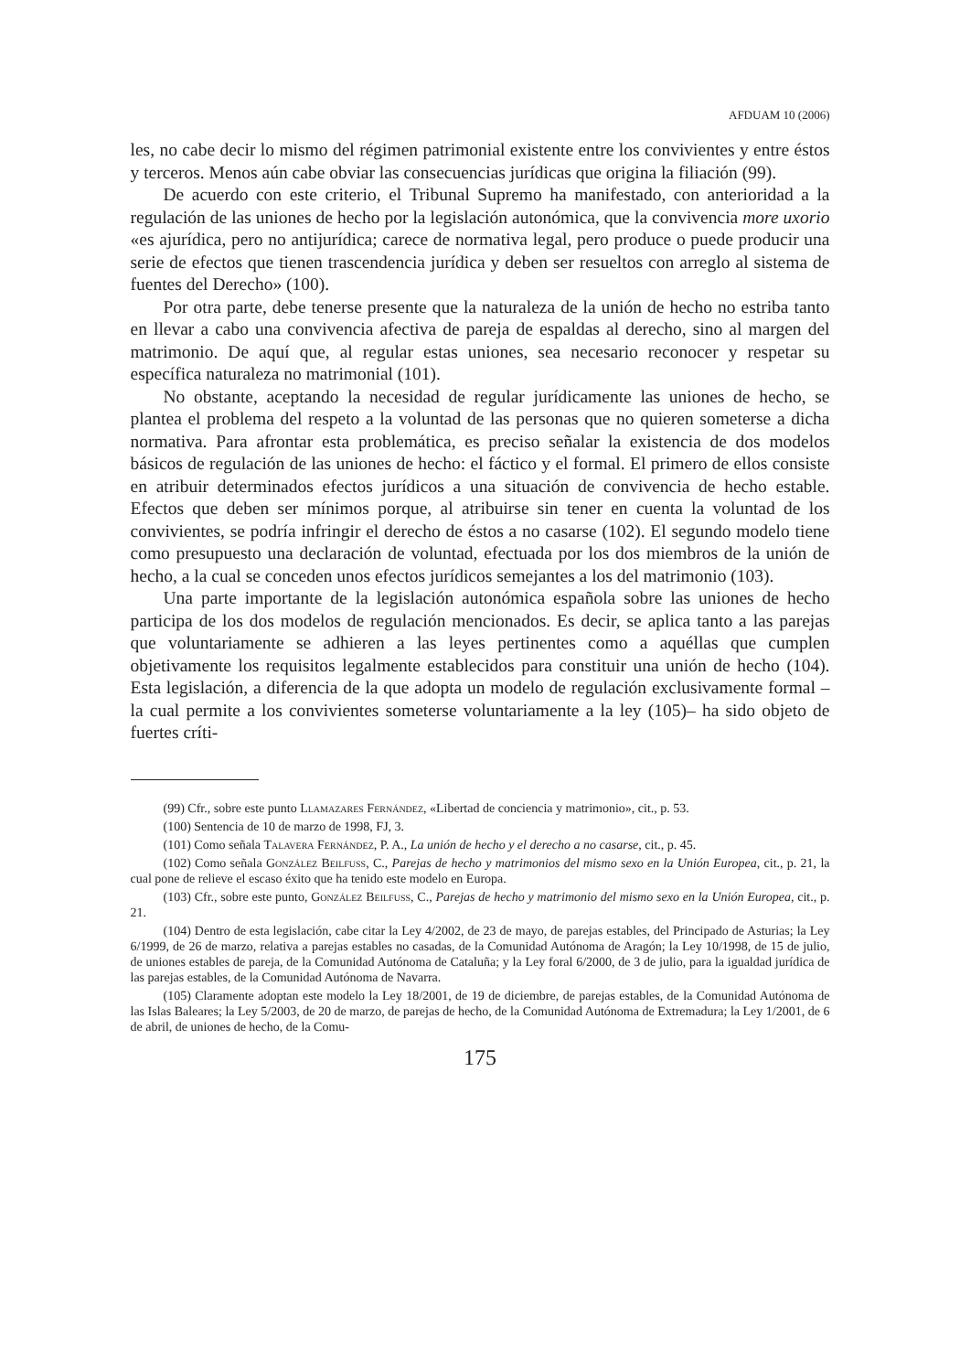AFDUAM 10 (2006)
les, no cabe decir lo mismo del régimen patrimonial existente entre los convivientes y entre éstos y terceros. Menos aún cabe obviar las consecuencias jurídicas que origina la filiación (99).
De acuerdo con este criterio, el Tribunal Supremo ha manifestado, con anterioridad a la regulación de las uniones de hecho por la legislación autonómica, que la convivencia more uxorio «es ajurídica, pero no antijurídica; carece de normativa legal, pero produce o puede producir una serie de efectos que tienen trascendencia jurídica y deben ser resueltos con arreglo al sistema de fuentes del Derecho» (100).
Por otra parte, debe tenerse presente que la naturaleza de la unión de hecho no estriba tanto en llevar a cabo una convivencia afectiva de pareja de espaldas al derecho, sino al margen del matrimonio. De aquí que, al regular estas uniones, sea necesario reconocer y respetar su específica naturaleza no matrimonial (101).
No obstante, aceptando la necesidad de regular jurídicamente las uniones de hecho, se plantea el problema del respeto a la voluntad de las personas que no quieren someterse a dicha normativa. Para afrontar esta problemática, es preciso señalar la existencia de dos modelos básicos de regulación de las uniones de hecho: el fáctico y el formal. El primero de ellos consiste en atribuir determinados efectos jurídicos a una situación de convivencia de hecho estable. Efectos que deben ser mínimos porque, al atribuirse sin tener en cuenta la voluntad de los convivientes, se podría infringir el derecho de éstos a no casarse (102). El segundo modelo tiene como presupuesto una declaración de voluntad, efectuada por los dos miembros de la unión de hecho, a la cual se conceden unos efectos jurídicos semejantes a los del matrimonio (103).
Una parte importante de la legislación autonómica española sobre las uniones de hecho participa de los dos modelos de regulación mencionados. Es decir, se aplica tanto a las parejas que voluntariamente se adhieren a las leyes pertinentes como a aquéllas que cumplen objetivamente los requisitos legalmente establecidos para constituir una unión de hecho (104). Esta legislación, a diferencia de la que adopta un modelo de regulación exclusivamente formal –la cual permite a los convivientes someterse voluntariamente a la ley (105)– ha sido objeto de fuertes críti-
(99) Cfr., sobre este punto Llamazares Fernández, «Libertad de conciencia y matrimonio», cit., p. 53.
(100) Sentencia de 10 de marzo de 1998, FJ, 3.
(101) Como señala Talavera Fernández, P. A., La unión de hecho y el derecho a no casarse, cit., p. 45.
(102) Como señala González Beilfuss, C., Parejas de hecho y matrimonios del mismo sexo en la Unión Europea, cit., p. 21, la cual pone de relieve el escaso éxito que ha tenido este modelo en Europa.
(103) Cfr., sobre este punto, González Beilfuss, C., Parejas de hecho y matrimonio del mismo sexo en la Unión Europea, cit., p. 21.
(104) Dentro de esta legislación, cabe citar la Ley 4/2002, de 23 de mayo, de parejas estables, del Principado de Asturias; la Ley 6/1999, de 26 de marzo, relativa a parejas estables no casadas, de la Comunidad Autónoma de Aragón; la Ley 10/1998, de 15 de julio, de uniones estables de pareja, de la Comunidad Autónoma de Cataluña; y la Ley foral 6/2000, de 3 de julio, para la igualdad jurídica de las parejas estables, de la Comunidad Autónoma de Navarra.
(105) Claramente adoptan este modelo la Ley 18/2001, de 19 de diciembre, de parejas estables, de la Comunidad Autónoma de las Islas Baleares; la Ley 5/2003, de 20 de marzo, de parejas de hecho, de la Comunidad Autónoma de Extremadura; la Ley 1/2001, de 6 de abril, de uniones de hecho, de la Comu-
175